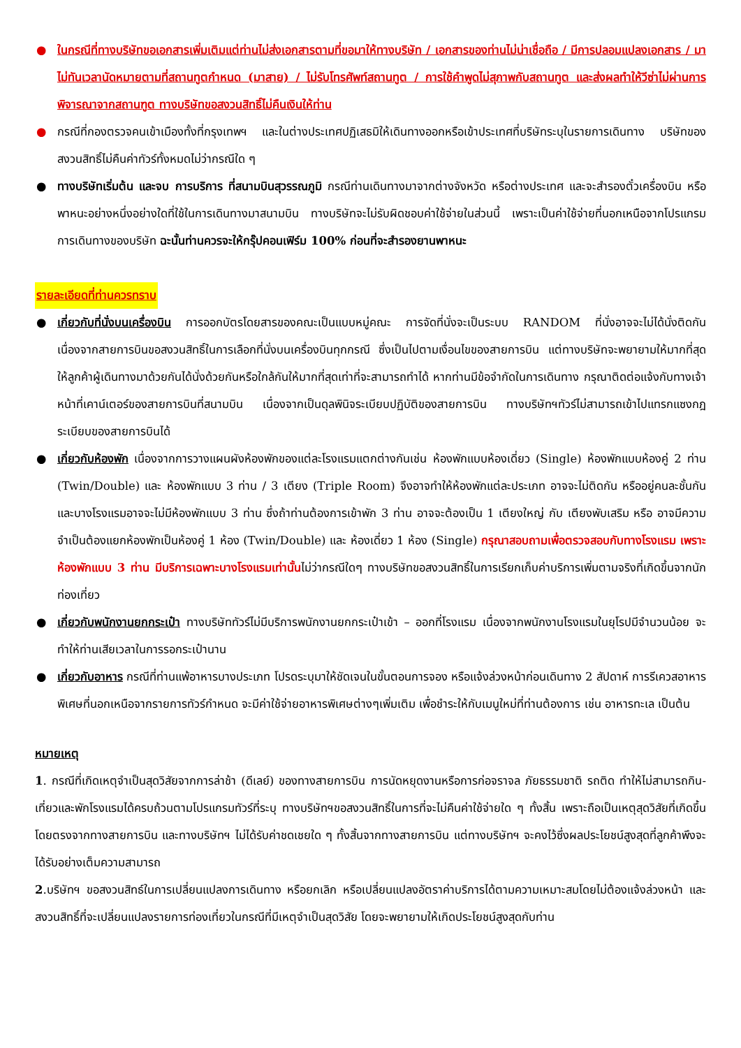● ในกรณีที่ทางบริษัทขอเอกสารเพิ่มเติมแต่ท่านไม่ส่งเอกสารตามที่ขอมาให้ทางบริษัท / เอกสารของท่านไม่น่าเชื่อถือ / มีการปลอมแปลงเอกสาร / มาไม่ทันเวลานัดหมายตามที่สถานทูตกำหนด (มาสาย) / ไม่รับโทรศัพท์สถานทูต / การใช้คำพูดไม่สุภาพกับสถานทูต และส่งผลทำให้วีซ่าไม่ผ่านการพิจารณาจากสถานฑูต ทางบริษัทขอสงวนสิทธิ์ไม่คืนเงินให้ท่าน
● กรณีที่กองตรวจคนเข้าเมืองทั้งที่กรุงเทพฯ และในต่างประเทศปฏิเสธมิให้เดินทางออกหรือเข้าประเทศที่บริษัทระบุในรายการเดินทาง บริษัทของสงวนสิทธิ์ไม่คืนค่าทัวร์ทั้งหมดไม่ว่ากรณีใด ๆ
● ทางบริษัทเริ่มต้น และจบ การบริการ ที่สนามบินสุวรรณภูมิ กรณีท่านเดินทางมาจากต่างจังหวัด หรือต่างประเทศ และจะสำรองตั๋วเครื่องบิน หรือพาหนะอย่างหนึ่งอย่างใดที่ใช้ในการเดินทางมาสนามบิน ทางบริษัทจะไม่รับผิดชอบค่าใช้จ่ายในส่วนนี้ เพราะเป็นค่าใช้จ่ายที่นอกเหนือจากโปรแกรมการเดินทางของบริษัท ฉะนั้นท่านควรจะให้กรุ๊ปคอนเฟิร์ม 100% ก่อนที่จะสำรองยานพาหนะ
รายละเอียดที่ท่านควรทราบ
● เกี่ยวกับที่นั่งบนเครื่องบิน การออกบัตรโดยสารของคณะเป็นแบบหมู่คณะ การจัดที่นั่งจะเป็นระบบ RANDOM ที่นั่งอาจจะไม่ได้นั่งติดกัน เนื่องจากสายการบินขอสงวนสิทธิ์ในการเลือกที่นั่งบนเครื่องบินทุกกรณี ซึ่งเป็นไปตามเงื่อนไขของสายการบิน แต่ทางบริษัทจะพยายามให้มากที่สุด ให้ลูกค้าผู้เดินทางมาด้วยกันได้นั่งด้วยกันหรือใกล้กันให้มากที่สุดเท่าที่จะสามารถทำได้ หากท่านมีข้อจำกัดในการเดินทาง กรุณาติดต่อแจ้งกับทางเจ้าหน้าที่เคาน์เตอร์ของสายการบินที่สนามบิน เนื่องจากเป็นดุลพินิจระเบียบปฏิบัติของสายการบิน ทางบริษัทฯทัวร์ไม่สามารถเข้าไปแทรกแซงกฎระเบียบของสายการบินได้
● เกี่ยวกับห้องพัก เนื่องจากการวางแผนผังห้องพักของแต่ละโรงแรมแตกต่างกันเช่น ห้องพักแบบห้องเดี่ยว (Single) ห้องพักแบบห้องคู่ 2 ท่าน (Twin/Double) และ ห้องพักแบบ 3 ท่าน / 3 เตียง (Triple Room) จึงอาจทำให้ห้องพักแต่ละประเภท อาจจะไม่ติดกัน หรืออยู่คนละชั้นกัน และบางโรงแรมอาจจะไม่มีห้องพักแบบ 3 ท่าน ซึ่งถ้าท่านต้องการเข้าพัก 3 ท่าน อาจจะต้องเป็น 1 เตียงใหญ่ กับ เตียงพับเสริม หรือ อาจมีความจำเป็นต้องแยกห้องพักเป็นห้องคู่ 1 ห้อง (Twin/Double) และ ห้องเดี่ยว 1 ห้อง (Single) กรุณาสอบถามเพื่อตรวจสอบกับทางโรงแรม เพราะห้องพักแบบ 3 ท่าน มีบริการเฉพาะบางโรงแรมเท่านั้นไม่ว่ากรณีใดๆ ทางบริษัทขอสงวนสิทธิ์ในการเรียกเก็บค่าบริการเพิ่มตามจริงที่เกิดขึ้นจากนักท่องเที่ยว
● เกี่ยวกับพนักงานยกกระเป๋า ทางบริษัททัวร์ไม่มีบริการพนักงานยกกระเป๋าเข้า – ออกที่โรงแรม เนื่องจากพนักงานโรงแรมในยุโรปมีจำนวนน้อย จะทำให้ท่านเสียเวลาในการรอกระเป๋านาน
● เกี่ยวกับอาหาร กรณีที่ท่านแพ้อาหารบางประเภท โปรดระบุมาให้ชัดเจนในขั้นตอนการจอง หรือแจ้งล่วงหน้าก่อนเดินทาง 2 สัปดาห์ การรีเควสอาหารพิเศษที่นอกเหนือจากรายการทัวร์กำหนด จะมีค่าใช้จ่ายอาหารพิเศษต่างๆเพิ่มเติม เพื่อชำระให้กับเมนูใหม่ที่ท่านต้องการ เช่น อาหารทะเล เป็นต้น
หมายเหตุ
1. กรณีที่เกิดเหตุจำเป็นสุดวิสัยจากการล่าช้า (ดีเลย์) ของทางสายการบิน การนัดหยุดงานหรือการก่อจราจล ภัยธรรมชาติ รถติด ทำให้ไม่สามารถกิน-เที่ยวและพักโรงแรมได้ครบถ้วนตามโปรแกรมทัวร์ที่ระบุ ทางบริษัทฯขอสงวนสิทธิ์ในการที่จะไม่คืนค่าใช้จ่ายใด ๆ ทั้งสิ้น เพราะถือเป็นเหตุสุดวิสัยที่เกิดขึ้นโดยตรงจากทางสายการบิน และทางบริษัทฯ ไม่ได้รับค่าชดเชยใด ๆ ทั้งสิ้นจากทางสายการบิน แต่ทางบริษัทฯ จะคงไว้ซึ่งผลประโยชน์สูงสุดที่ลูกค้าพึงจะได้รับอย่างเต็มความสามารถ
2.บริษัทฯ ขอสงวนสิทธ์ในการเปลี่ยนแปลงการเดินทาง หรือยกเลิก หรือเปลี่ยนแปลงอัตราค่าบริการได้ตามความเหมาะสมโดยไม่ต้องแจ้งล่วงหน้า และสงวนสิทธิ์ที่จะเปลี่ยนแปลงรายการท่องเที่ยวในกรณีที่มีเหตุจำเป็นสุดวิสัย โดยจะพยายามให้เกิดประโยชน์สูงสุดกับท่าน